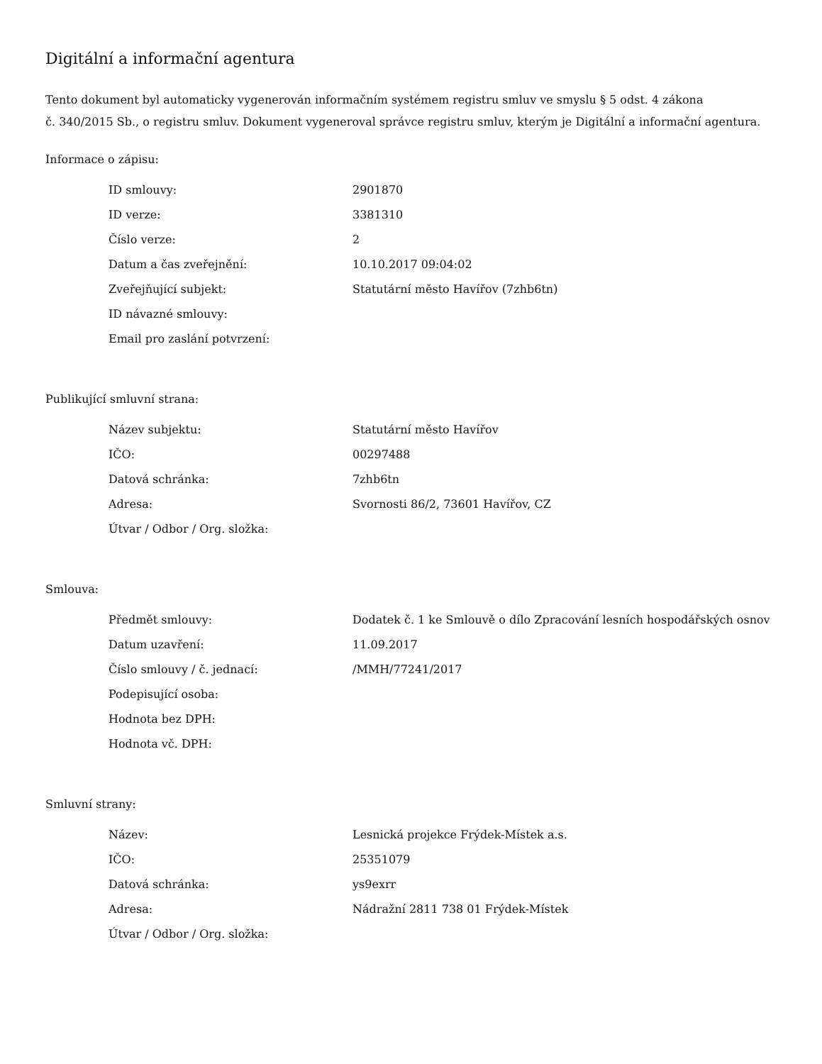Digitální a informační agentura
Tento dokument byl automaticky vygenerován informačním systémem registru smluv ve smyslu § 5 odst. 4 zákona
č. 340/2015 Sb., o registru smluv. Dokument vygeneroval správce registru smluv, kterým je Digitální a informační agentura.
Informace o zápisu:
| ID smlouvy: | 2901870 |
| ID verze: | 3381310 |
| Číslo verze: | 2 |
| Datum a čas zveřejnění: | 10.10.2017 09:04:02 |
| Zveřejňující subjekt: | Statutární město Havířov (7zhb6tn) |
| ID návazné smlouvy: | |
| Email pro zaslání potvrzení: | |
Publikující smluvní strana:
| Název subjektu: | Statutární město Havířov |
| IČO: | 00297488 |
| Datová schránka: | 7zhb6tn |
| Adresa: | Svornosti 86/2, 73601 Havířov, CZ |
| Útvar / Odbor / Org. složka: | |
Smlouva:
| Předmět smlouvy: | Dodatek č. 1 ke Smlouvě o dílo Zpracování lesních hospodářských osnov |
| Datum uzavření: | 11.09.2017 |
| Číslo smlouvy / č. jednací: | /MMH/77241/2017 |
| Podepisující osoba: | |
| Hodnota bez DPH: | |
| Hodnota vč. DPH: | |
Smluvní strany:
| Název: | Lesnická projekce Frýdek-Místek a.s. |
| IČO: | 25351079 |
| Datová schránka: | ys9exrr |
| Adresa: | Nádražní 2811 738 01 Frýdek-Místek |
| Útvar / Odbor / Org. složka: | |